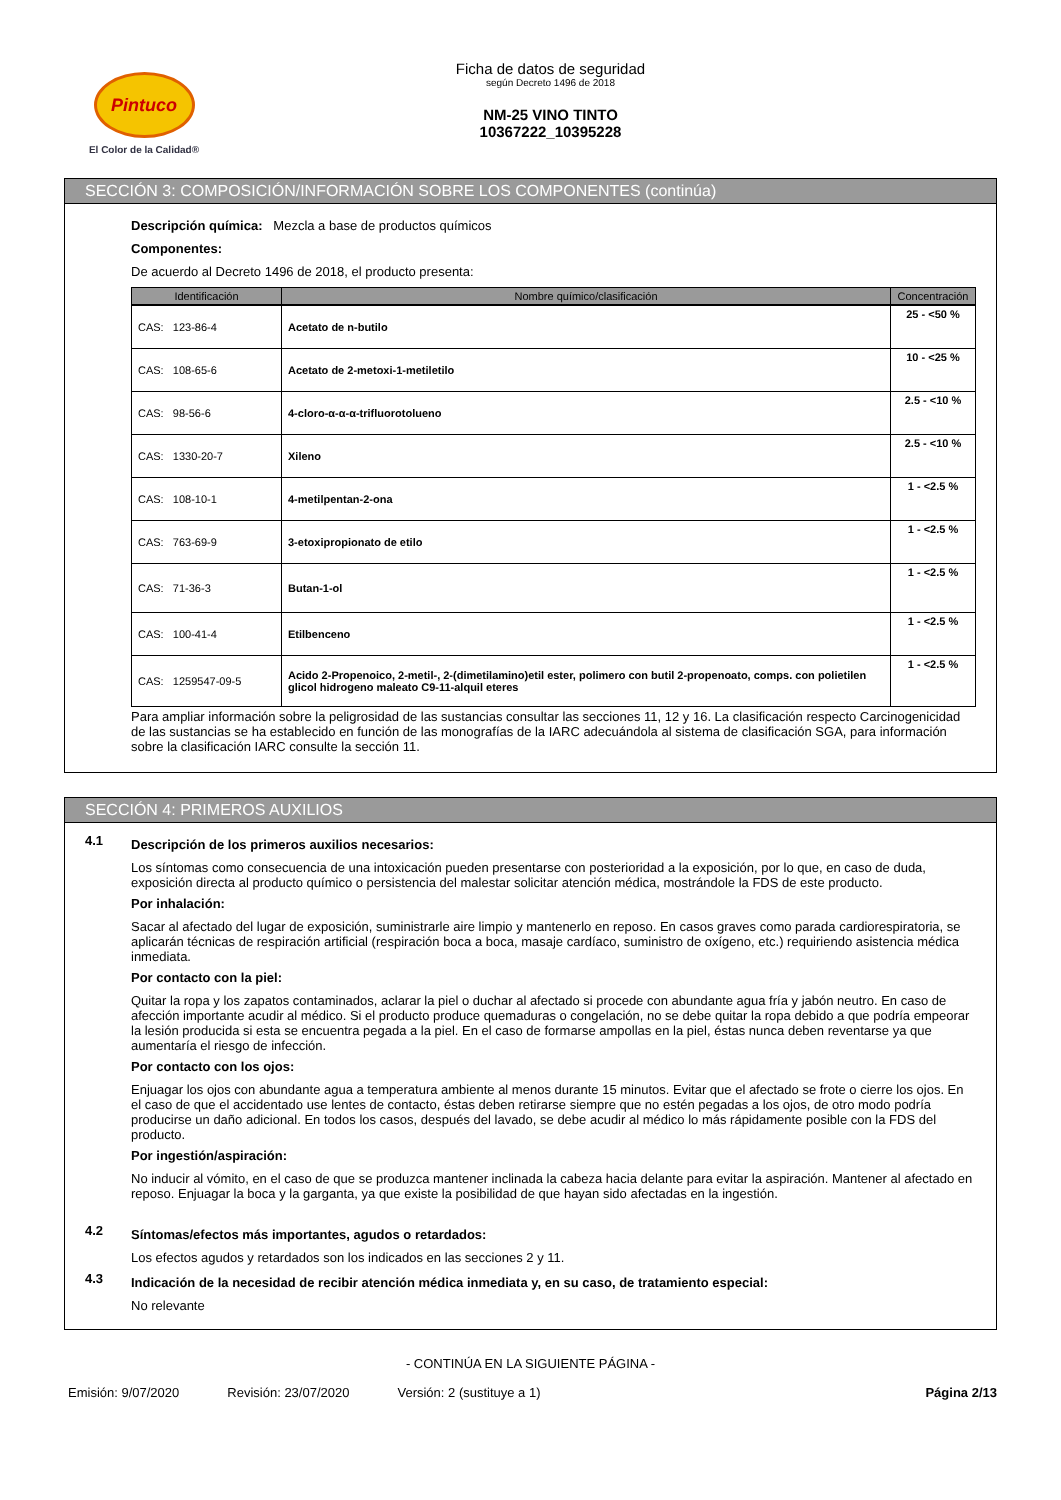Pintuco
El Color de la Calidad®
Ficha de datos de seguridad
según Decreto 1496 de 2018
NM-25 VINO TINTO
10367222_10395228
SECCIÓN 3: COMPOSICIÓN/INFORMACIÓN SOBRE LOS COMPONENTES (continúa)
Descripción química: Mezcla a base de productos químicos
Componentes:
De acuerdo al Decreto 1496 de 2018, el producto presenta:
| Identificación | Nombre químico/clasificación | Concentración |
| --- | --- | --- |
| CAS: 123-86-4 | Acetato de n-butilo | 25 - <50 % |
| CAS: 108-65-6 | Acetato de 2-metoxi-1-metiletilo | 10 - <25 % |
| CAS: 98-56-6 | 4-cloro-α-α-α-trifluorotolueno | 2.5 - <10 % |
| CAS: 1330-20-7 | Xileno | 2.5 - <10 % |
| CAS: 108-10-1 | 4-metilpentan-2-ona | 1 - <2.5 % |
| CAS: 763-69-9 | 3-etoxipropionato de etilo | 1 - <2.5 % |
| CAS: 71-36-3 | Butan-1-ol | 1 - <2.5 % |
| CAS: 100-41-4 | Etilbenceno | 1 - <2.5 % |
| CAS: 1259547-09-5 | Acido 2-Propenoico, 2-metil-, 2-(dimetilamino)etil ester, polimero con butil 2-propenoato, comps. con polietilen glicol hidrogeno maleato C9-11-alquil eteres | 1 - <2.5 % |
Para ampliar información sobre la peligrosidad de las sustancias consultar las secciones 11, 12 y 16. La clasificación respecto Carcinogenicidad de las sustancias se ha establecido en función de las monografías de la IARC adecuándola al sistema de clasificación SGA, para información sobre la clasificación IARC consulte la sección 11.
SECCIÓN 4: PRIMEROS AUXILIOS
4.1
Descripción de los primeros auxilios necesarios:
Los síntomas como consecuencia de una intoxicación pueden presentarse con posterioridad a la exposición, por lo que, en caso de duda, exposición directa al producto químico o persistencia del malestar solicitar atención médica, mostrándole la FDS de este producto.
Por inhalación:
Sacar al afectado del lugar de exposición, suministrarle aire limpio y mantenerlo en reposo. En casos graves como parada cardiorespiratoria, se aplicarán técnicas de respiración artificial (respiración boca a boca, masaje cardíaco, suministro de oxígeno, etc.) requiriendo asistencia médica inmediata.
Por contacto con la piel:
Quitar la ropa y los zapatos contaminados, aclarar la piel o duchar al afectado si procede con abundante agua fría y jabón neutro. En caso de afección importante acudir al médico. Si el producto produce quemaduras o congelación, no se debe quitar la ropa debido a que podría empeorar la lesión producida si esta se encuentra pegada a la piel. En el caso de formarse ampollas en la piel, éstas nunca deben reventarse ya que aumentaría el riesgo de infección.
Por contacto con los ojos:
Enjuagar los ojos con abundante agua a temperatura ambiente al menos durante 15 minutos. Evitar que el afectado se frote o cierre los ojos. En el caso de que el accidentado use lentes de contacto, éstas deben retirarse siempre que no estén pegadas a los ojos, de otro modo podría producirse un daño adicional. En todos los casos, después del lavado, se debe acudir al médico lo más rápidamente posible con la FDS del producto.
Por ingestión/aspiración:
No inducir al vómito, en el caso de que se produzca mantener inclinada la cabeza hacia delante para evitar la aspiración. Mantener al afectado en reposo. Enjuagar la boca y la garganta, ya que existe la posibilidad de que hayan sido afectadas en la ingestión.
4.2
Síntomas/efectos más importantes, agudos o retardados:
Los efectos agudos y retardados son los indicados en las secciones 2 y 11.
4.3
Indicación de la necesidad de recibir atención médica inmediata y, en su caso, de tratamiento especial:
No relevante
- CONTINÚA EN LA SIGUIENTE PÁGINA -
Emisión: 9/07/2020 Revisión: 23/07/2020 Versión: 2 (sustituye a 1) Página 2/13